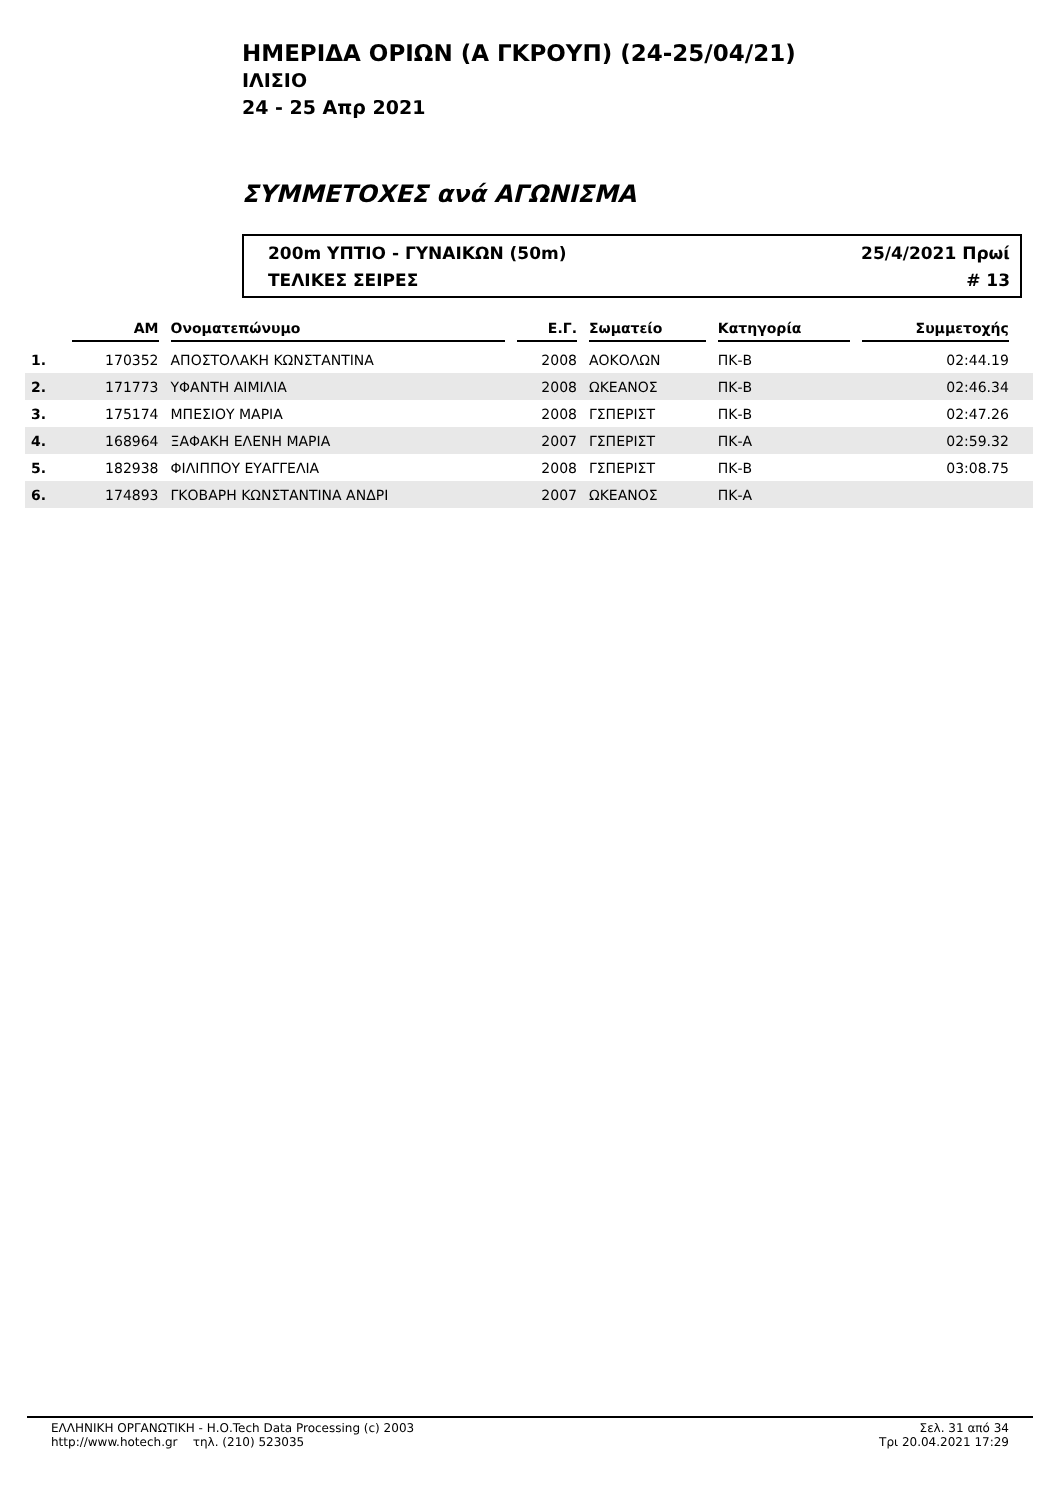ΗΜΕΡΙΔΑ ΟΡΙΩΝ (Α ΓΚΡΟΥΠ) (24-25/04/21)
ΙΛΙΣΙΟ
24 - 25 Απρ 2021
ΣΥΜΜΕΤΟΧΕΣ ανά ΑΓΩΝΙΣΜΑ
200m ΥΠΤΙΟ - ΓΥΝΑΙΚΩΝ (50m) 25/4/2021 Πρωί
ΤΕΛΙΚΕΣ ΣΕΙΡΕΣ # 13
| | ΑΜ | Ονοματεπώνυμο | Ε.Γ. | Σωματείο | Κατηγορία | Συμμετοχής | |
| --- | --- | --- | --- | --- | --- | --- | --- |
| 1. | 170352 | ΑΠΟΣΤΟΛΑΚΗ ΚΩΝΣΤΑΝΤΙΝΑ | 2008 | ΑΟΚΟΛΩΝ | ΠΚ-Β | 02:44.19 | |
| 2. | 171773 | ΥΦΑΝΤΗ ΑΙΜΙΛΙΑ | 2008 | ΩΚΕΑΝΟΣ | ΠΚ-Β | 02:46.34 | |
| 3. | 175174 | ΜΠΕΣΙΟΥ ΜΑΡΙΑ | 2008 | ΓΣΠΕΡΙΣΤ | ΠΚ-Β | 02:47.26 | |
| 4. | 168964 | ΞΑΦΑΚΗ ΕΛΕΝΗ ΜΑΡΙΑ | 2007 | ΓΣΠΕΡΙΣΤ | ΠΚ-Α | 02:59.32 | |
| 5. | 182938 | ΦΙΛΙΠΠΟΥ ΕΥΑΓΓΕΛΙΑ | 2008 | ΓΣΠΕΡΙΣΤ | ΠΚ-Β | 03:08.75 | |
| 6. | 174893 | ΓΚΟΒΑΡΗ ΚΩΝΣΤΑΝΤΙΝΑ ΑΝΔΡΙ | 2007 | ΩΚΕΑΝΟΣ | ΠΚ-Α | | |
ΕΛΛΗΝΙΚΗ ΟΡΓΑΝΩΤΙΚΗ - Η.Ο.Tech Data Processing (c) 2003
http://www.hotech.gr τηλ. (210) 523035
Σελ. 31 από 34
Τρι 20.04.2021 17:29